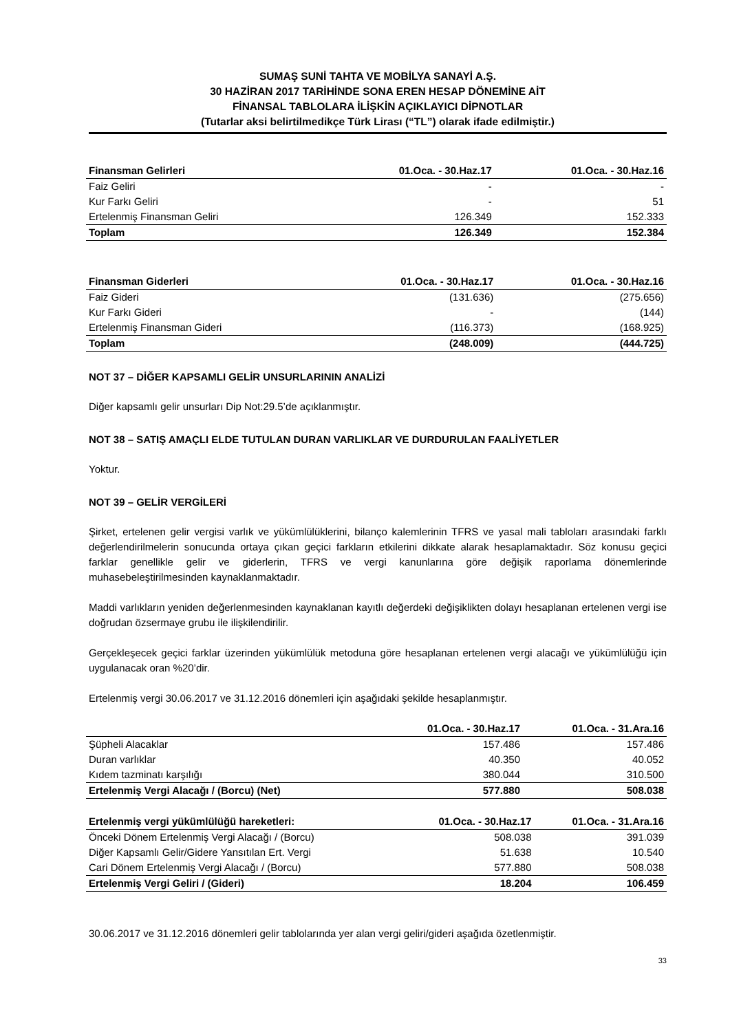SUMAŞ SUNİ TAHTA VE MOBİLYA SANAYİ A.Ş.
30 HAZİRAN 2017 TARİHİNDE SONA EREN HESAP DÖNEMİNE AİT
FİNANSAL TABLOLARA İLİŞKİN AÇIKLAYICI DİPNOTLAR
(Tutarlar aksi belirtilmedikçe Türk Lirası (“TL”) olarak ifade edilmiştir.)
| Finansman Gelirleri | 01.Oca. - 30.Haz.17 | 01.Oca. - 30.Haz.16 |
| --- | --- | --- |
| Faiz Geliri | - | - |
| Kur Farkı Geliri | - | 51 |
| Ertelenmiş Finansman Geliri | 126.349 | 152.333 |
| Toplam | 126.349 | 152.384 |
| Finansman Giderleri | 01.Oca. - 30.Haz.17 | 01.Oca. - 30.Haz.16 |
| --- | --- | --- |
| Faiz Gideri | (131.636) | (275.656) |
| Kur Farkı Gideri | - | (144) |
| Ertelenmiş Finansman Gideri | (116.373) | (168.925) |
| Toplam | (248.009) | (444.725) |
NOT 37 – DİĞER KAPSAMLI GELİR UNSURLARININ ANALİZİ
Diğer kapsamlı gelir unsurları Dip Not:29.5’de açıklanmıştır.
NOT 38 – SATIŞ AMAÇLI ELDE TUTULAN DURAN VARLIKLAR VE DURDURULAN FAALİYETLER
Yoktur.
NOT 39 – GELİR VERGİLERİ
Şirket, ertelenen gelir vergisi varlık ve yükümlülüklerini, bilanço kalemlerinin TFRS ve yasal mali tabloları arasındaki farklı değerlendirilmelerin sonucunda ortaya çıkan geçici farkların etkilerini dikkate alarak hesaplamaktadır. Söz konusu geçici farklar genellikle gelir ve giderlerin, TFRS ve vergi kanunlarına göre değişik raporlama dönemlerinde muhasebeleştirilmesinden kaynaklanmaktadır.
Maddi varlıkların yeniden değerlenmesinden kaynaklanan kayıtlı değerdeki değişiklikten dolayı hesaplanan ertelenen vergi ise doğrudan özsermaye grubu ile ilişkilendirilir.
Gerçekleşecek geçici farklar üzerinden yükümlülük metoduna göre hesaplanan ertelenen vergi alacağı ve yükümlülüğü için uygulanacak oran %20’dir.
Ertelenmiş vergi 30.06.2017 ve 31.12.2016 dönemleri için aşağıdaki şekilde hesaplanmıştır.
| | 01.Oca. - 30.Haz.17 | 01.Oca. - 31.Ara.16 |
| --- | --- | --- |
| Şüpheli Alacaklar | 157.486 | 157.486 |
| Duran varlıklar | 40.350 | 40.052 |
| Kıdem tazminatı karşılığı | 380.044 | 310.500 |
| Ertelenmiş Vergi Alacağı / (Borcu) (Net) | 577.880 | 508.038 |
| Ertelenmiş vergi yükümlülüğü hareketleri: | 01.Oca. - 30.Haz.17 | 01.Oca. - 31.Ara.16 |
| --- | --- | --- |
| Önceki Dönem Ertelenmiş Vergi Alacağı / (Borcu) | 508.038 | 391.039 |
| Diğer Kapsamlı Gelir/Gidere Yansıtılan Ert. Vergi | 51.638 | 10.540 |
| Cari Dönem Ertelenmiş Vergi Alacağı / (Borcu) | 577.880 | 508.038 |
| Ertelenmiş Vergi Geliri / (Gideri) | 18.204 | 106.459 |
30.06.2017 ve 31.12.2016 dönemleri gelir tablolarında yer alan vergi geliri/gideri aşağıda özetlenmiştir.
33